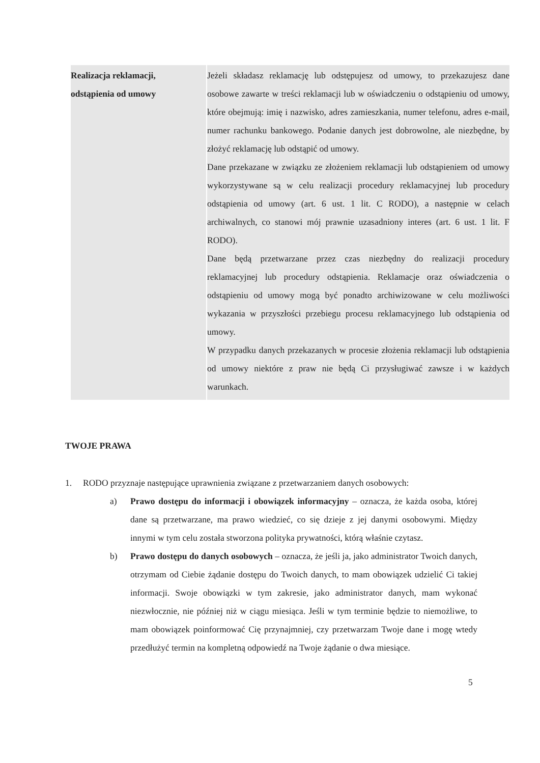| Realizacja reklamacji, odstąpienia od umowy | Jeżeli składasz reklamację lub odstępujesz od umowy, to przekazujesz dane osobowe zawarte w treści reklamacji lub w oświadczeniu o odstąpieniu od umowy, które obejmują: imię i nazwisko, adres zamieszkania, numer telefonu, adres e-mail, numer rachunku bankowego. Podanie danych jest dobrowolne, ale niezbędne, by złożyć reklamację lub odstąpić od umowy. Dane przekazane w związku ze złożeniem reklamacji lub odstąpieniem od umowy wykorzystywane są w celu realizacji procedury reklamacyjnej lub procedury odstąpienia od umowy (art. 6 ust. 1 lit. C RODO), a następnie w celach archiwalnych, co stanowi mój prawnie uzasadniony interes (art. 6 ust. 1 lit. F RODO). Dane będą przetwarzane przez czas niezbędny do realizacji procedury reklamacyjnej lub procedury odstąpienia. Reklamacje oraz oświadczenia o odstąpieniu od umowy mogą być ponadto archiwizowane w celu możliwości wykazania w przyszłości przebiegu procesu reklamacyjnego lub odstąpienia od umowy. W przypadku danych przekazanych w procesie złożenia reklamacji lub odstąpienia od umowy niektóre z praw nie będą Ci przysługiwać zawsze i w każdych warunkach. |
TWOJE PRAWA
1. RODO przyznaje następujące uprawnienia związane z przetwarzaniem danych osobowych:
a) Prawo dostępu do informacji i obowiązek informacyjny – oznacza, że każda osoba, której dane są przetwarzane, ma prawo wiedzieć, co się dzieje z jej danymi osobowymi. Między innymi w tym celu została stworzona polityka prywatności, którą właśnie czytasz.
b) Prawo dostępu do danych osobowych – oznacza, że jeśli ja, jako administrator Twoich danych, otrzymam od Ciebie żądanie dostępu do Twoich danych, to mam obowiązek udzielić Ci takiej informacji. Swoje obowiązki w tym zakresie, jako administrator danych, mam wykonać niezwłocznie, nie później niż w ciągu miesiąca. Jeśli w tym terminie będzie to niemożliwe, to mam obowiązek poinformować Cię przynajmniej, czy przetwarzam Twoje dane i mogę wtedy przedłużyć termin na kompletną odpowiedź na Twoje żądanie o dwa miesiące.
5